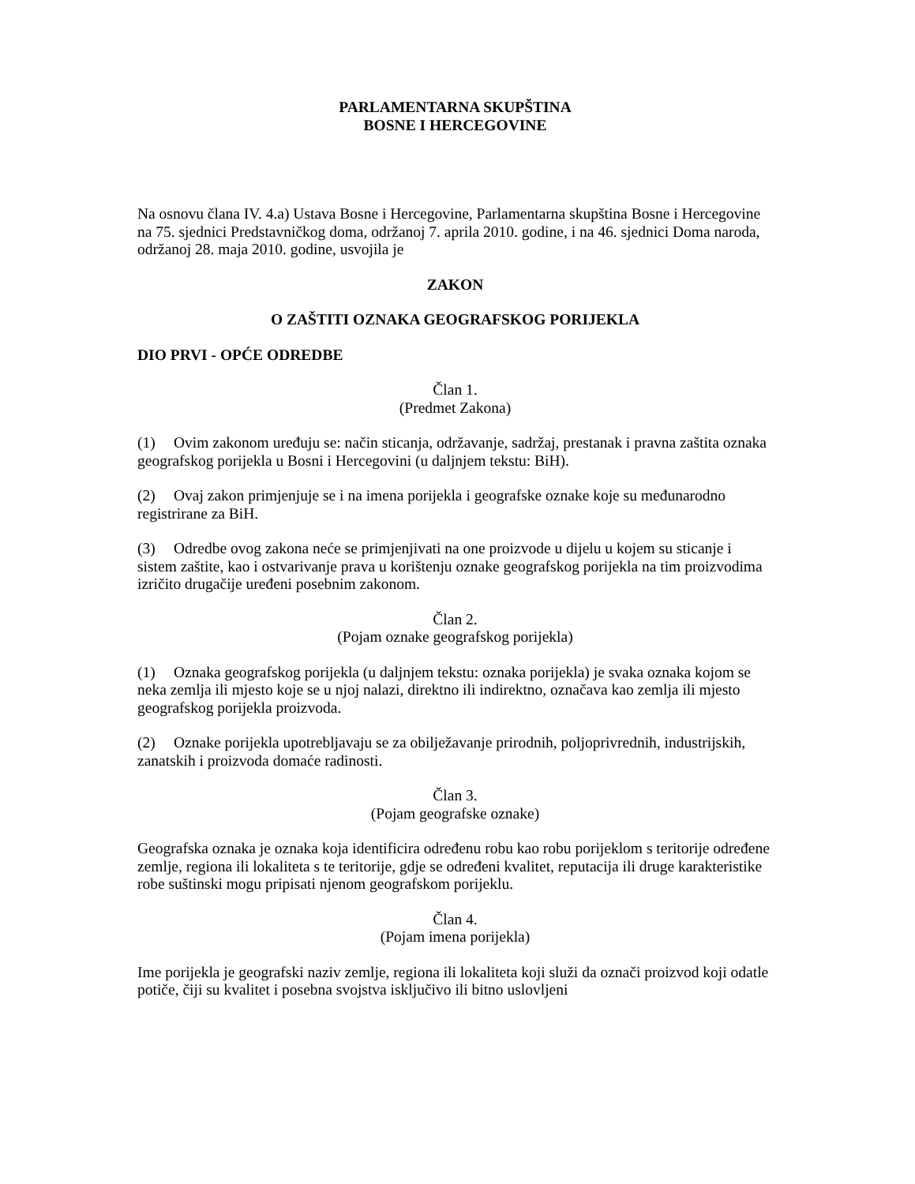PARLAMENTARNA SKUPŠTINA
BOSNE I HERCEGOVINE
Na osnovu člana IV. 4.a) Ustava Bosne i Hercegovine, Parlamentarna skupština Bosne i Hercegovine na 75. sjednici Predstavničkog doma, održanoj 7. aprila 2010. godine, i na 46. sjednici Doma naroda, održanoj 28. maja 2010. godine, usvojila je
ZAKON
O ZAŠTITI OZNAKA GEOGRAFSKOG PORIJEKLA
DIO PRVI - OPĆE ODREDBE
Član 1.
(Predmet Zakona)
(1) Ovim zakonom uređuju se: način sticanja, održavanje, sadržaj, prestanak i pravna zaštita oznaka geografskog porijekla u Bosni i Hercegovini (u daljnjem tekstu: BiH).
(2) Ovaj zakon primjenjuje se i na imena porijekla i geografske oznake koje su međunarodno registrirane za BiH.
(3) Odredbe ovog zakona neće se primjenjivati na one proizvode u dijelu u kojem su sticanje i sistem zaštite, kao i ostvarivanje prava u korištenju oznake geografskog porijekla na tim proizvodima izričito drugačije uređeni posebnim zakonom.
Član 2.
(Pojam oznake geografskog porijekla)
(1) Oznaka geografskog porijekla (u daljnjem tekstu: oznaka porijekla) je svaka oznaka kojom se neka zemlja ili mjesto koje se u njoj nalazi, direktno ili indirektno, označava kao zemlja ili mjesto geografskog porijekla proizvoda.
(2) Oznake porijekla upotrebljavaju se za obilježavanje prirodnih, poljoprivrednih, industrijskih, zanatskih i proizvoda domaće radinosti.
Član 3.
(Pojam geografske oznake)
Geografska oznaka je oznaka koja identificira određenu robu kao robu porijeklom s teritorije određene zemlje, regiona ili lokaliteta s te teritorije, gdje se određeni kvalitet, reputacija ili druge karakteristike robe suštinski mogu pripisati njenom geografskom porijeklu.
Član 4.
(Pojam imena porijekla)
Ime porijekla je geografski naziv zemlje, regiona ili lokaliteta koji služi da označi proizvod koji odatle potiče, čiji su kvalitet i posebna svojstva isključivo ili bitno uslovljeni